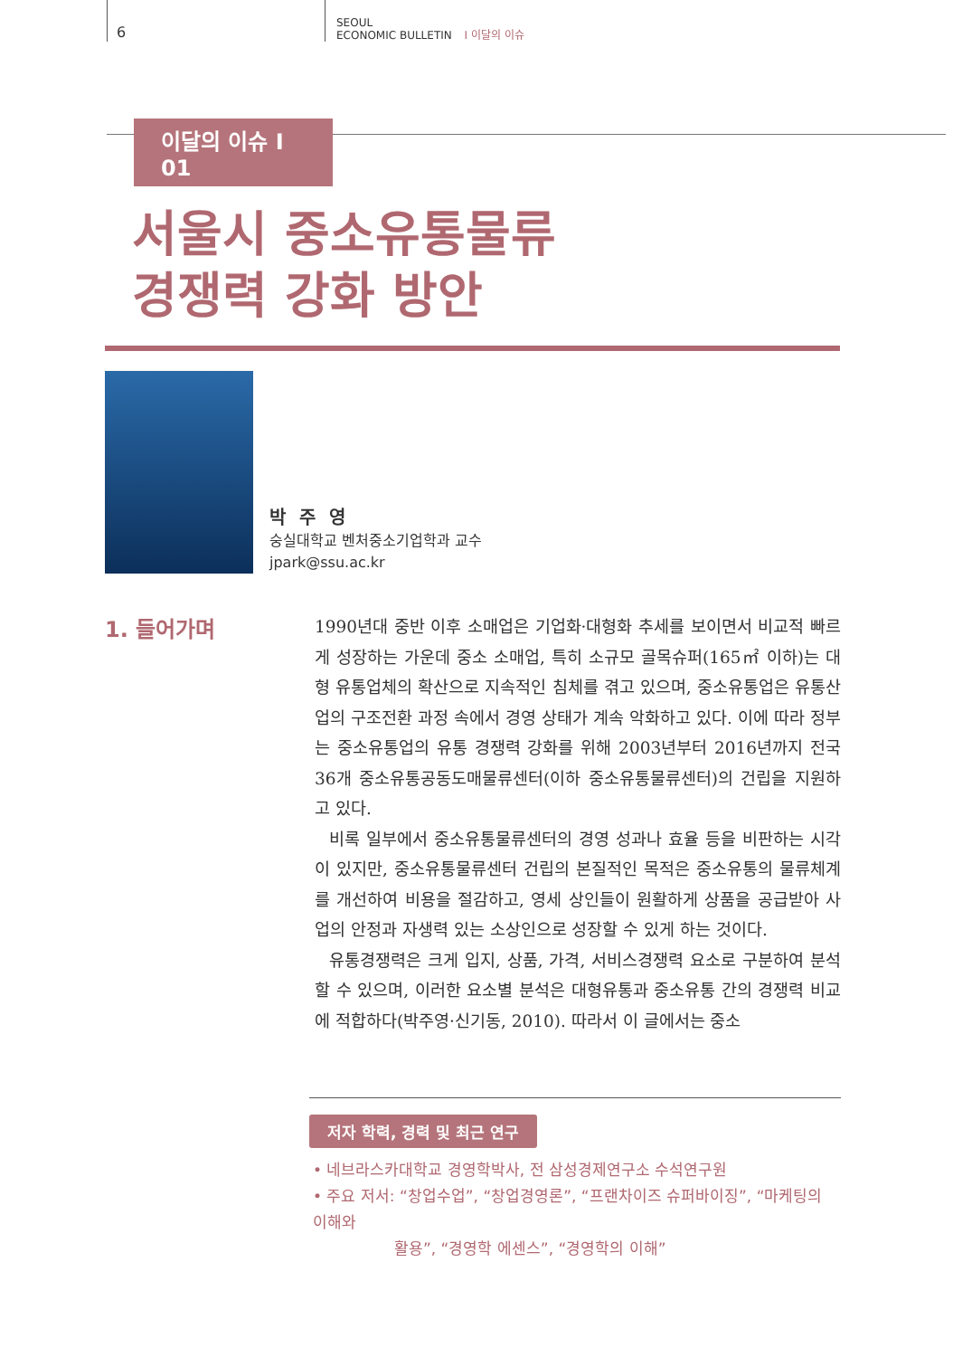6
SEOUL
ECONOMIC BULLETIN I 이달의 이슈
이달의 이슈 I 01
서울시 중소유통물류
경쟁력 강화 방안
박 주 영
숭실대학교 벤처중소기업학과 교수
jpark@ssu.ac.kr
1. 들어가며
1990년대 중반 이후 소매업은 기업화·대형화 추세를 보이면서 비교적 빠르게 성장하는 가운데 중소 소매업, 특히 소규모 골목슈퍼(165㎡ 이하)는 대형 유통업체의 확산으로 지속적인 침체를 겪고 있으며, 중소유통업은 유통산업의 구조전환 과정 속에서 경영 상태가 계속 악화하고 있다. 이에 따라 정부는 중소유통업의 유통 경쟁력 강화를 위해 2003년부터 2016년까지 전국 36개 중소유통공동도매물류센터(이하 중소유통물류센터)의 건립을 지원하고 있다.
비록 일부에서 중소유통물류센터의 경영 성과나 효율 등을 비판하는 시각이 있지만, 중소유통물류센터 건립의 본질적인 목적은 중소유통의 물류체계를 개선하여 비용을 절감하고, 영세 상인들이 원활하게 상품을 공급받아 사업의 안정과 자생력 있는 소상인으로 성장할 수 있게 하는 것이다.
유통경쟁력은 크게 입지, 상품, 가격, 서비스경쟁력 요소로 구분하여 분석할 수 있으며, 이러한 요소별 분석은 대형유통과 중소유통 간의 경쟁력 비교에 적합하다(박주영·신기동, 2010). 따라서 이 글에서는 중소
저자 학력, 경력 및 최근 연구
• 네브라스카대학교 경영학박사, 전 삼성경제연구소 수석연구원
• 주요 저서: “창업수업”, “창업경영론”, “프랜차이즈 슈퍼바이징”, “마케팅의 이해와
활용”, “경영학 에센스”, “경영학의 이해”